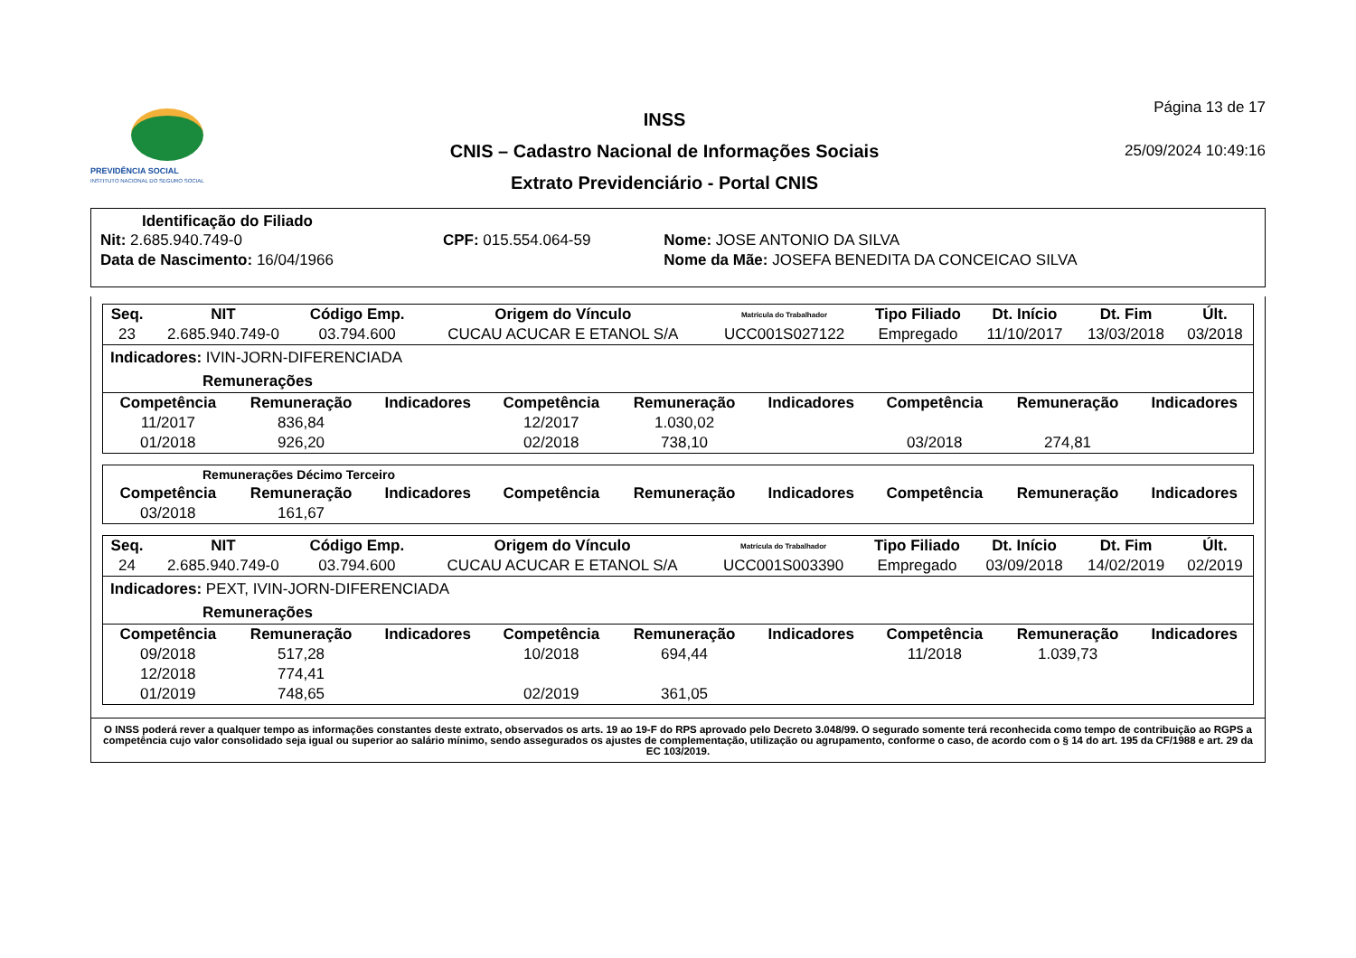PREVIDÊNCIA SOCIAL
INSTITUTO NACIONAL DO SEGURO SOCIAL
INSS
CNIS – Cadastro Nacional de Informações Sociais
Extrato Previdenciário - Portal CNIS
Página 13 de 17
25/09/2024 10:49:16
Identificação do Filiado
| Nit: 2.685.940.749-0 | CPF: 015.554.064-59 | Nome: JOSE ANTONIO DA SILVA |
| Data de Nascimento: 16/04/1966 | | Nome da Mãe: JOSEFA BENEDITA DA CONCEICAO SILVA |
| Seq. | NIT | Código Emp. | Origem do Vínculo | Matrícula do Trabalhador | Tipo Filiado | Dt. Início | Dt. Fim | Últ. |
| --- | --- | --- | --- | --- | --- | --- | --- | --- |
| 23 | 2.685.940.749-0 | 03.794.600 | CUCAU ACUCAR E ETANOL S/A | UCC001S027122 | Empregado | 11/10/2017 | 13/03/2018 | 03/2018 |
Indicadores: IVIN-JORN-DIFERENCIADA
Remunerações
| Competência | Remuneração | Indicadores | Competência | Remuneração | Indicadores | Competência | Remuneração | Indicadores |
| --- | --- | --- | --- | --- | --- | --- | --- | --- |
| 11/2017 | 836,84 | | 12/2017 | 1.030,02 | | | | |
| 01/2018 | 926,20 | | 02/2018 | 738,10 | | 03/2018 | 274,81 | |
Remunerações Décimo Terceiro
| Competência | Remuneração | Indicadores | Competência | Remuneração | Indicadores | Competência | Remuneração | Indicadores |
| --- | --- | --- | --- | --- | --- | --- | --- | --- |
| 03/2018 | 161,67 | | | | | | | |
| Seq. | NIT | Código Emp. | Origem do Vínculo | Matrícula do Trabalhador | Tipo Filiado | Dt. Início | Dt. Fim | Últ. |
| --- | --- | --- | --- | --- | --- | --- | --- | --- |
| 24 | 2.685.940.749-0 | 03.794.600 | CUCAU ACUCAR E ETANOL S/A | UCC001S003390 | Empregado | 03/09/2018 | 14/02/2019 | 02/2019 |
Indicadores: PEXT, IVIN-JORN-DIFERENCIADA
Remunerações
| Competência | Remuneração | Indicadores | Competência | Remuneração | Indicadores | Competência | Remuneração | Indicadores |
| --- | --- | --- | --- | --- | --- | --- | --- | --- |
| 09/2018 | 517,28 | | 10/2018 | 694,44 | | 11/2018 | 1.039,73 | |
| 12/2018 | 774,41 | | | | | | | |
| 01/2019 | 748,65 | | 02/2019 | 361,05 | | | | |
O INSS poderá rever a qualquer tempo as informações constantes deste extrato, observados os arts. 19 ao 19-F do RPS aprovado pelo Decreto 3.048/99. O segurado somente terá reconhecida como tempo de contribuição ao RGPS a competência cujo valor consolidado seja igual ou superior ao salário mínimo, sendo assegurados os ajustes de complementação, utilização ou agrupamento, conforme o caso, de acordo com o § 14 do art. 195 da CF/1988 e art. 29 da EC 103/2019.